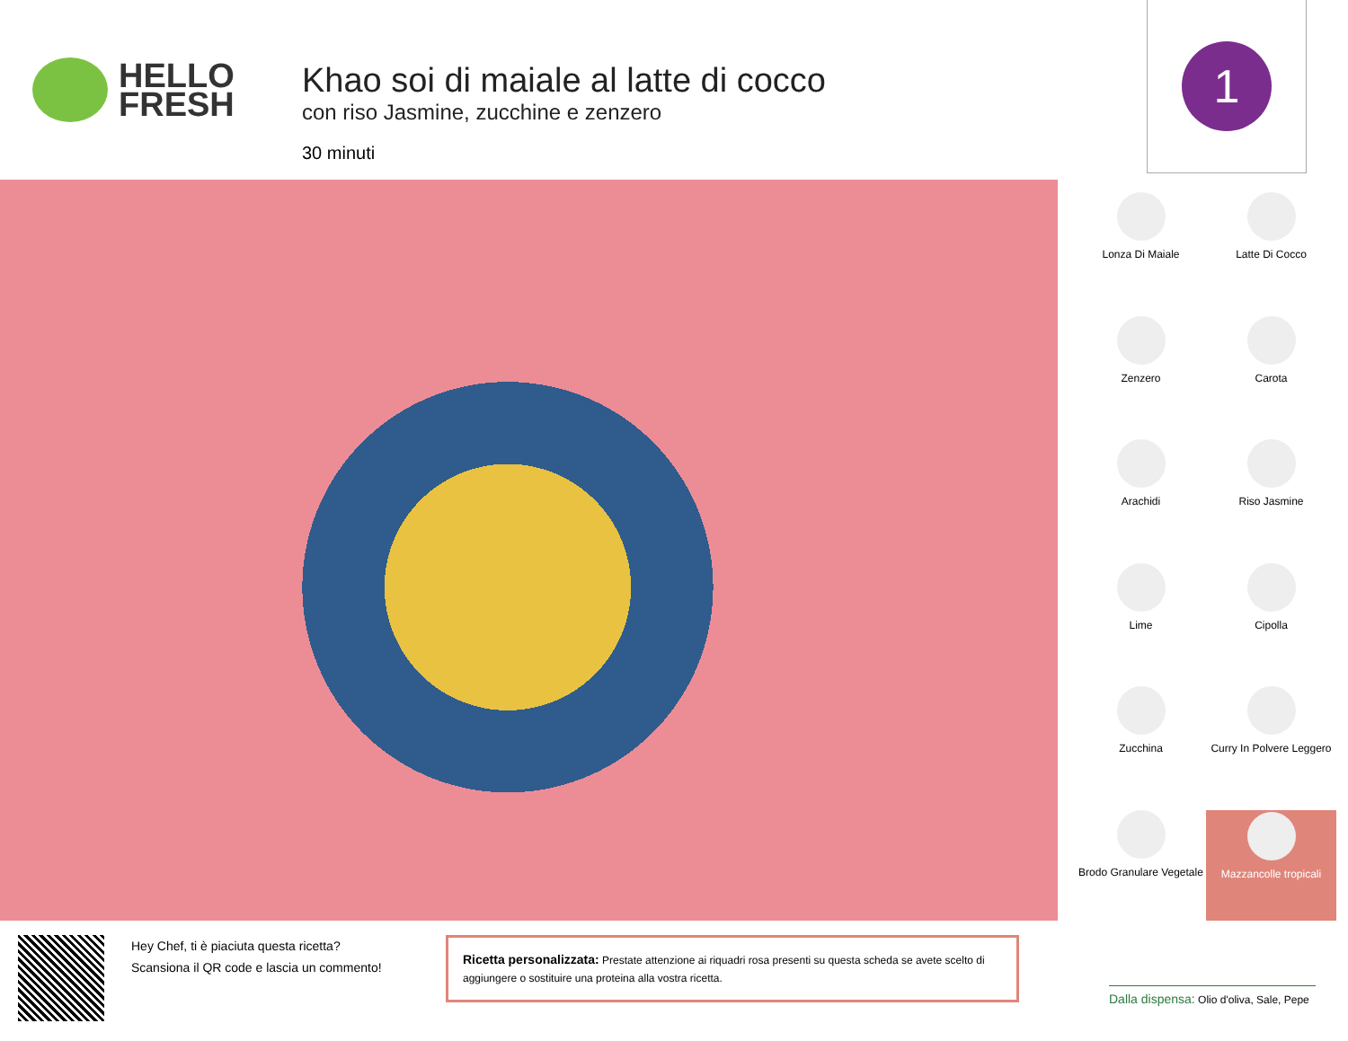HELLO
FRESH
Khao soi di maiale al latte di cocco
con riso Jasmine, zucchine e zenzero
30 minuti
1
Lonza Di Maiale
Latte Di Cocco
Zenzero
Carota
Arachidi
Riso Jasmine
Lime
Cipolla
Zucchina
Curry In Polvere Leggero
Brodo Granulare Vegetale
Mazzancolle tropicali
Hey Chef, ti è piaciuta questa ricetta?
Scansiona il QR code e lascia un commento!
Ricetta personalizzata: Prestate attenzione ai riquadri rosa presenti su questa scheda se avete scelto di aggiungere o sostituire una proteina alla vostra ricetta.
Dalla dispensa: Olio d'oliva, Sale, Pepe